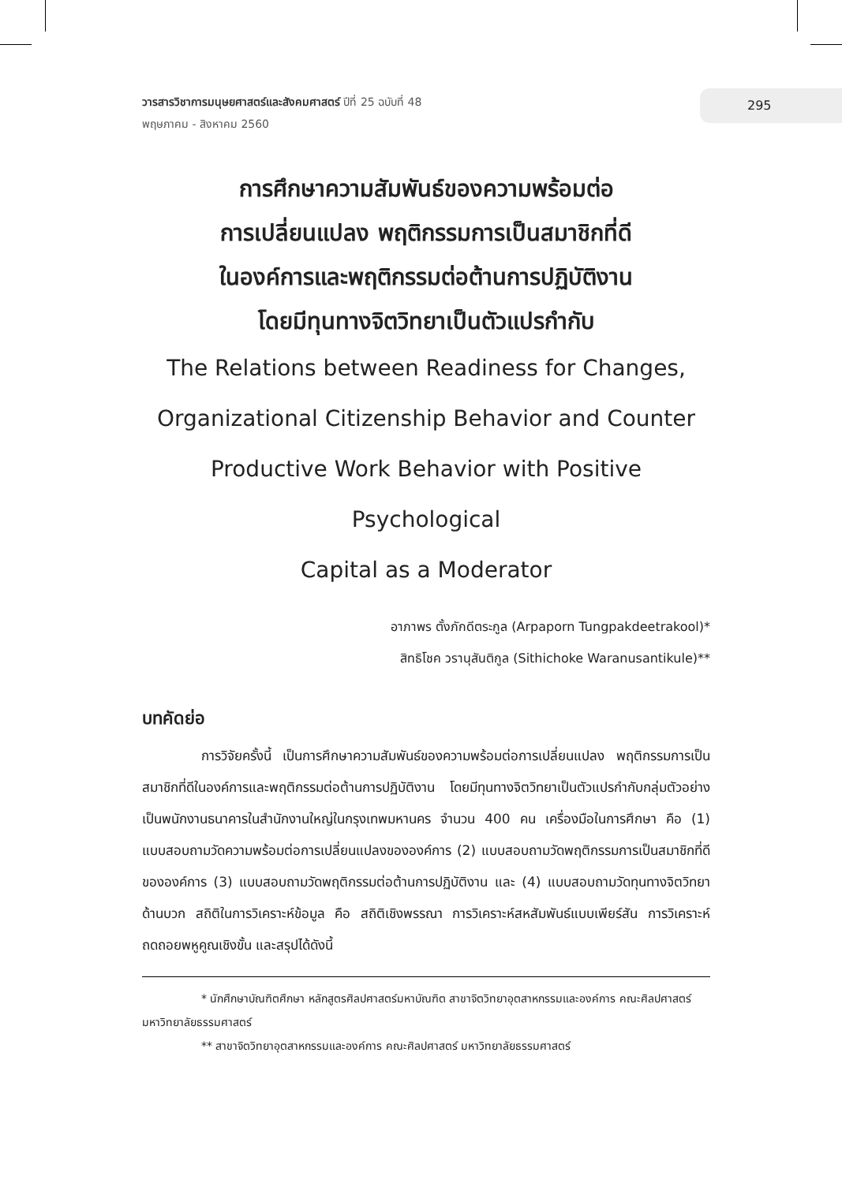วารสารวิชาการมนุษยศาสตร์และสังคมศาสตร์ ปีที่ 25 ฉบับที่ 48
พฤษภาคม - สิงหาคม 2560
295
การศึกษาความสัมพันธ์ของความพร้อมต่อ
การเปลี่ยนแปลง พฤติกรรมการเป็นสมาชิกที่ดี
ในองค์การและพฤติกรรมต่อต้านการปฏิบัติงาน
โดยมีทุนทางจิตวิทยาเป็นตัวแปรกำกับ
The Relations between Readiness for Changes,
Organizational Citizenship Behavior and Counter
Productive Work Behavior with Positive Psychological
Capital as a Moderator
อาภาพร ตั้งภักดีตระกูล (Arpaporn Tungpakdeetrakool)*
สิทธิโชค วรานุสันติกูล (Sithichoke Waranusantikule)**
บทคัดย่อ
การวิจัยครั้งนี้ เป็นการศึกษาความสัมพันธ์ของความพร้อมต่อการเปลี่ยนแปลง พฤติกรรมการเป็นสมาชิกที่ดีในองค์การและพฤติกรรมต่อต้านการปฏิบัติงาน โดยมีทุนทางจิตวิทยาเป็นตัวแปรกำกับกลุ่มตัวอย่างเป็นพนักงานธนาคารในสำนักงานใหญ่ในกรุงเทพมหานคร จำนวน 400 คน เครื่องมือในการศึกษา คือ (1) แบบสอบถามวัดความพร้อมต่อการเปลี่ยนแปลงขององค์การ (2) แบบสอบถามวัดพฤติกรรมการเป็นสมาชิกที่ดีขององค์การ (3) แบบสอบถามวัดพฤติกรรมต่อต้านการปฏิบัติงาน และ (4) แบบสอบถามวัดทุนทางจิตวิทยาด้านบวก สถิติในการวิเคราะห์ข้อมูล คือ สถิติเชิงพรรณา การวิเคราะห์สหสัมพันธ์แบบเพียร์สัน การวิเคราะห์ถดถอยพหูคูณเชิงขั้น และสรุปได้ดังนี้
* นักศึกษาบัณฑิตศึกษา หลักสูตรศิลปศาสตร์มหาบัณฑิต สาขาจิตวิทยาอุตสาหกรรมและองค์การ คณะศิลปศาสตร์ มหาวิทยาลัยธรรมศาสตร์
** สาขาจิตวิทยาอุตสาหกรรมและองค์การ คณะศิลปศาสตร์ มหาวิทยาลัยธรรมศาสตร์